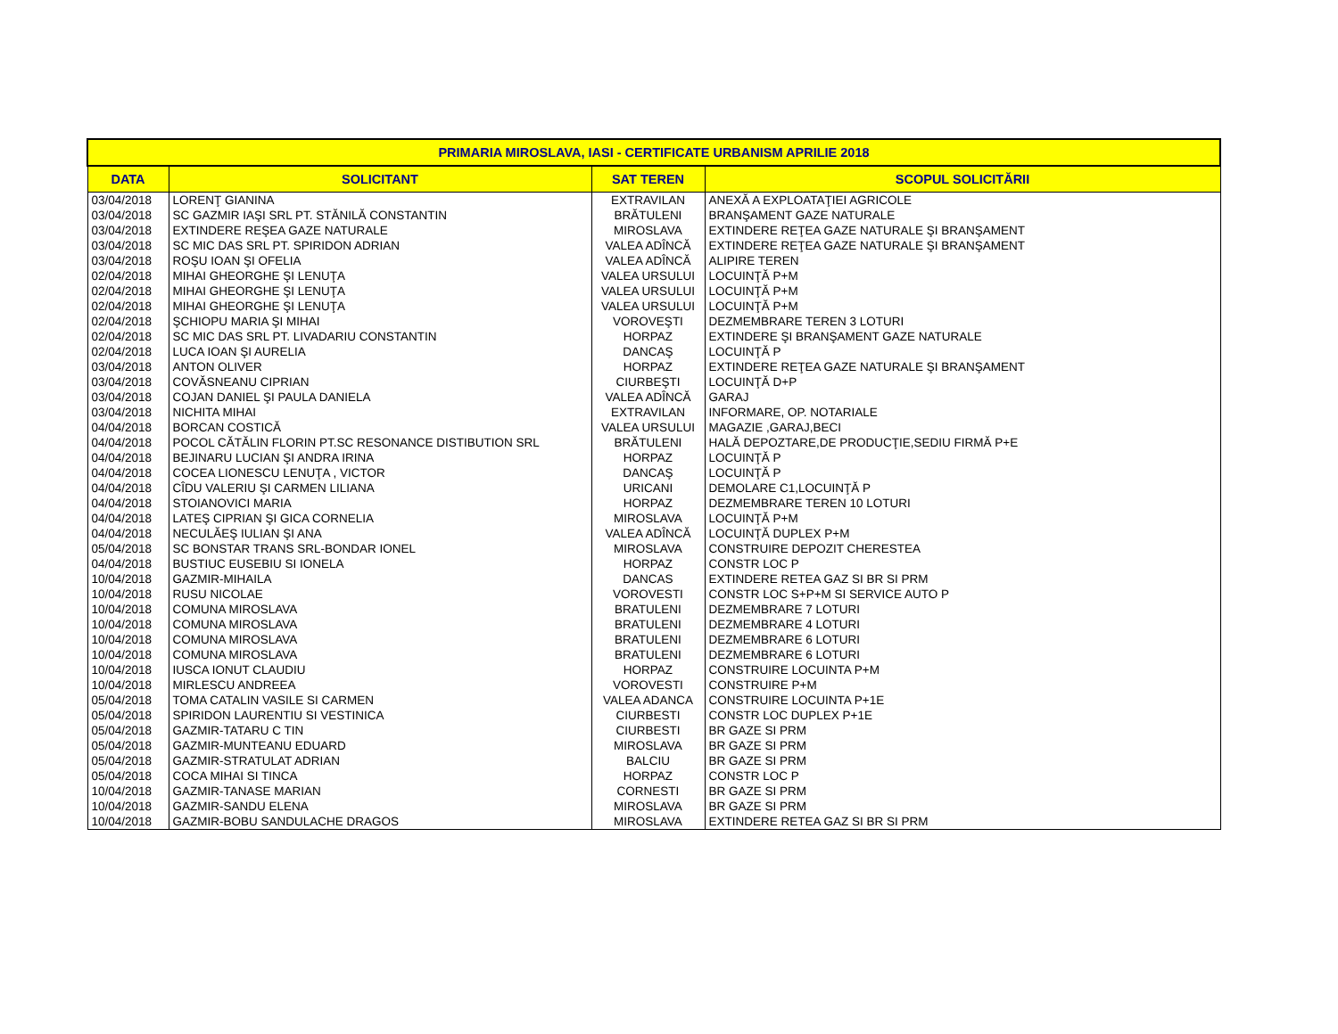| PRIMARIA MIROSLAVA, IASI - CERTIFICATE URBANISM APRILIE 2018 | | | |
| --- | --- | --- | --- |
| DATA | SOLICITANT | SAT TEREN | SCOPUL SOLICITĂRII |
| 03/04/2018 | LORENŢ GIANINA | EXTRAVILAN | ANEXĂ A EXPLOATAŢIEI AGRICOLE |
| 03/04/2018 | SC GAZMIR IAŞI SRL PT. STĂNILĂ CONSTANTIN | BRĂTULENI | BRANŞAMENT GAZE NATURALE |
| 03/04/2018 | EXTINDERE REŞEA GAZE NATURALE | MIROSLAVA | EXTINDERE REŢEA GAZE NATURALE ŞI BRANŞAMENT |
| 03/04/2018 | SC MIC DAS SRL PT. SPIRIDON ADRIAN | VALEA ADÎNCĂ | EXTINDERE REŢEA GAZE NATURALE ŞI BRANŞAMENT |
| 03/04/2018 | ROŞU IOAN ŞI OFELIA | VALEA ADÎNCĂ | ALIPIRE TEREN |
| 02/04/2018 | MIHAI GHEORGHE ŞI LENUŢA | VALEA URSULUI | LOCUINŢĂ P+M |
| 02/04/2018 | MIHAI GHEORGHE ŞI LENUŢA | VALEA URSULUI | LOCUINŢĂ P+M |
| 02/04/2018 | MIHAI GHEORGHE ŞI LENUŢA | VALEA URSULUI | LOCUINŢĂ P+M |
| 02/04/2018 | ŞCHIOPU MARIA ŞI MIHAI | VOROVEŞTI | DEZMEMBRARE TEREN 3 LOTURI |
| 02/04/2018 | SC MIC DAS SRL PT. LIVADARIU CONSTANTIN | HORPAZ | EXTINDERE ŞI BRANŞAMENT GAZE NATURALE |
| 02/04/2018 | LUCA IOAN ŞI AURELIA | DANCAŞ | LOCUINŢĂ P |
| 03/04/2018 | ANTON OLIVER | HORPAZ | EXTINDERE REŢEA GAZE NATURALE ŞI BRANŞAMENT |
| 03/04/2018 | COVĂSNEANU CIPRIAN | CIURBEŞTI | LOCUINŢĂ D+P |
| 03/04/2018 | COJAN DANIEL ŞI PAULA DANIELA | VALEA ADÎNCĂ | GARAJ |
| 03/04/2018 | NICHITA MIHAI | EXTRAVILAN | INFORMARE, OP. NOTARIALE |
| 04/04/2018 | BORCAN COSTICĂ | VALEA URSULUI | MAGAZIE ,GARAJ,BECI |
| 04/04/2018 | POCOL CĂTĂLIN FLORIN PT.SC RESONANCE DISTIBUTION SRL | BRĂTULENI | HALĂ DEPOZTARE,DE PRODUCŢIE,SEDIU FIRMĂ P+E |
| 04/04/2018 | BEJINARU LUCIAN ŞI ANDRA IRINA | HORPAZ | LOCUINŢĂ P |
| 04/04/2018 | COCEA LIONESCU LENUŢA , VICTOR | DANCAŞ | LOCUINŢĂ P |
| 04/04/2018 | CÎDU VALERIU ŞI CARMEN LILIANA | URICANI | DEMOLARE C1,LOCUINŢĂ P |
| 04/04/2018 | STOIANOVICI MARIA | HORPAZ | DEZMEMBRARE TEREN 10 LOTURI |
| 04/04/2018 | LATEŞ CIPRIAN ŞI GICA CORNELIA | MIROSLAVA | LOCUINŢĂ P+M |
| 04/04/2018 | NECULĂEŞ IULIAN ŞI ANA | VALEA ADÎNCĂ | LOCUINŢĂ DUPLEX P+M |
| 05/04/2018 | SC BONSTAR TRANS SRL-BONDAR IONEL | MIROSLAVA | CONSTRUIRE DEPOZIT CHERESTEA |
| 04/04/2018 | BUSTIUC EUSEBIU SI IONELA | HORPAZ | CONSTR LOC P |
| 10/04/2018 | GAZMIR-MIHAILA | DANCAS | EXTINDERE RETEA GAZ SI BR SI PRM |
| 10/04/2018 | RUSU NICOLAE | VOROVESTI | CONSTR LOC S+P+M SI SERVICE AUTO P |
| 10/04/2018 | COMUNA MIROSLAVA | BRATULENI | DEZMEMBRARE 7 LOTURI |
| 10/04/2018 | COMUNA MIROSLAVA | BRATULENI | DEZMEMBRARE 4 LOTURI |
| 10/04/2018 | COMUNA MIROSLAVA | BRATULENI | DEZMEMBRARE 6 LOTURI |
| 10/04/2018 | COMUNA MIROSLAVA | BRATULENI | DEZMEMBRARE 6 LOTURI |
| 10/04/2018 | IUSCA IONUT CLAUDIU | HORPAZ | CONSTRUIRE LOCUINTA P+M |
| 10/04/2018 | MIRLESCU ANDREEA | VOROVESTI | CONSTRUIRE P+M |
| 05/04/2018 | TOMA CATALIN VASILE SI CARMEN | VALEA ADANCA | CONSTRUIRE LOCUINTA P+1E |
| 05/04/2018 | SPIRIDON LAURENTIU SI VESTINICA | CIURBESTI | CONSTR LOC DUPLEX P+1E |
| 05/04/2018 | GAZMIR-TATARU C TIN | CIURBESTI | BR GAZE SI PRM |
| 05/04/2018 | GAZMIR-MUNTEANU EDUARD | MIROSLAVA | BR GAZE SI PRM |
| 05/04/2018 | GAZMIR-STRATULAT ADRIAN | BALCIU | BR GAZE SI PRM |
| 05/04/2018 | COCA MIHAI SI TINCA | HORPAZ | CONSTR LOC P |
| 10/04/2018 | GAZMIR-TANASE MARIAN | CORNESTI | BR GAZE SI PRM |
| 10/04/2018 | GAZMIR-SANDU ELENA | MIROSLAVA | BR GAZE SI PRM |
| 10/04/2018 | GAZMIR-BOBU SANDULACHE DRAGOS | MIROSLAVA | EXTINDERE RETEA GAZ SI BR SI PRM |